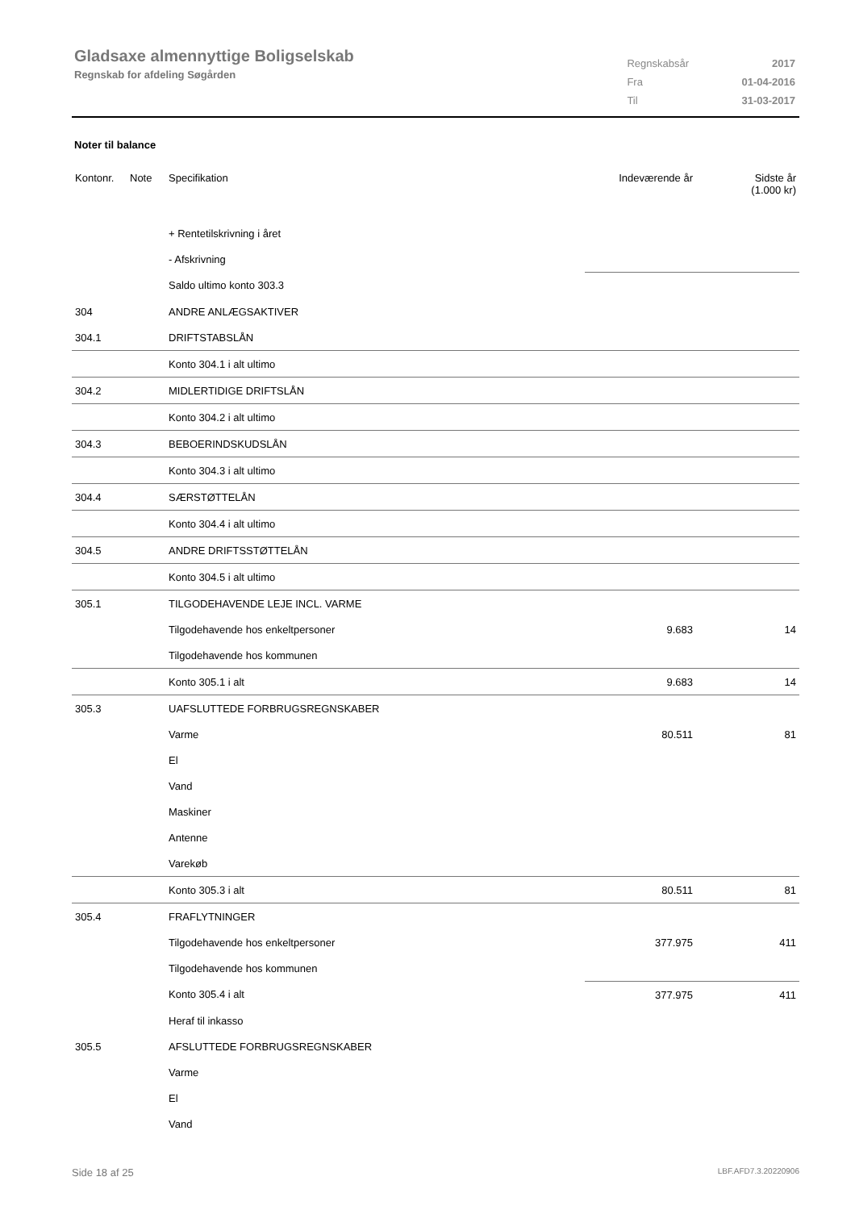Gladsaxe almennyttige Boligselskab
Regnskab for afdeling Søgården
| Regnskabsår | 2017 |
| Fra | 01-04-2016 |
| Til | 31-03-2017 |
Noter til balance
| Kontonr. | Note | Specifikation | Indeværende år | Sidste år (1.000 kr) |
| --- | --- | --- | --- | --- |
| | | + Rentetilskrivning i året | | |
| | | - Afskrivning | | |
| | | Saldo ultimo konto 303.3 | | |
| 304 | | ANDRE ANLÆGSAKTIVER | | |
| 304.1 | | DRIFTSTABSLÅN | | |
| | | Konto 304.1 i alt ultimo | | |
| 304.2 | | MIDLERTIDIGE DRIFTSLÅN | | |
| | | Konto 304.2 i alt ultimo | | |
| 304.3 | | BEBOERINDSKUDSLÅN | | |
| | | Konto 304.3 i alt ultimo | | |
| 304.4 | | SÆRSTØTTELÅN | | |
| | | Konto 304.4 i alt ultimo | | |
| 304.5 | | ANDRE DRIFTSSTØTTELÅN | | |
| | | Konto 304.5 i alt ultimo | | |
| 305.1 | | TILGODEHAVENDE LEJE INCL. VARME | | |
| | | Tilgodehavende hos enkeltpersoner | 9.683 | 14 |
| | | Tilgodehavende hos kommunen | | |
| | | Konto 305.1 i alt | 9.683 | 14 |
| 305.3 | | UAFSLUTTEDE FORBRUGSREGNSKABER | | |
| | | Varme | 80.511 | 81 |
| | | El | | |
| | | Vand | | |
| | | Maskiner | | |
| | | Antenne | | |
| | | Varekøb | | |
| | | Konto 305.3 i alt | 80.511 | 81 |
| 305.4 | | FRAFLYTNINGER | | |
| | | Tilgodehavende hos enkeltpersoner | 377.975 | 411 |
| | | Tilgodehavende hos kommunen | | |
| | | Konto 305.4 i alt | 377.975 | 411 |
| | | Heraf til inkasso | | |
| 305.5 | | AFSLUTTEDE FORBRUGSREGNSKABER | | |
| | | Varme | | |
| | | El | | |
| | | Vand | | |
Side 18 af 25 LBF.AFD7.3.20220906